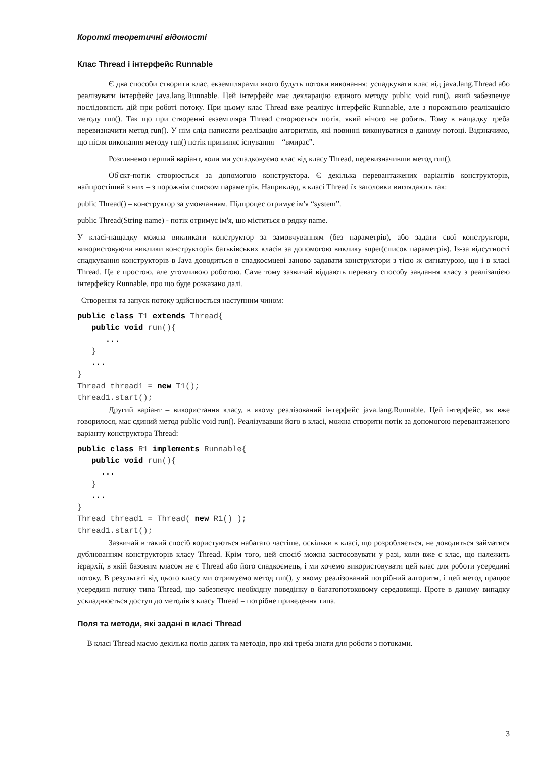Короткі теоретичні відомості
Клас Thread і інтерфейс Runnable
Є два способи створити клас, екземплярами якого будуть потоки виконання: успадкувати клас від java.lang.Thread або реалізувати інтерфейс java.lang.Runnable. Цей інтерфейс має декларацію єдиного методу public void run(), який забезпечує послідовність дій при роботі потоку. При цьому клас Thread вже реалізує інтерфейс Runnable, але з порожньою реалізацією методу run(). Так що при створенні екземпляра Thread створюється потік, який нічого не робить. Тому в нащадку треба перевизначити метод run(). У нім слід написати реалізацію алгоритмів, які повинні виконуватися в даному потоці. Відзначимо, що після виконання методу run() потік припиняє існування – “вмирає”.
Розглянемо перший варіант, коли ми успадковуємо клас від класу Thread, перевизначивши метод run().
Об'єкт-потік створюється за допомогою конструктора. Є декілька перевантажених варіантів конструкторів, найпростіший з них – з порожнім списком параметрів. Наприклад, в класі Thread їх заголовки виглядають так:
public Thread() – конструктор за умовчанням. Підпроцес отримує ім'я “system”.
public Thread(String name) - потік отримує ім'я, що міститься в рядку name.
У класі-нащадку можна викликати конструктор за замовчуванням (без параметрів), або задати свої конструктори, використовуючи виклики конструкторів батьківських класів за допомогою виклику super(список параметрів). Із-за відсутності спадкування конструкторів в Java доводиться в спадкоємцеві заново задавати конструктори з тією ж сигнатурою, що і в класі Thread. Це є простою, але утомливою роботою. Саме тому зазвичай віддають перевагу способу завдання класу з реалізацією інтерфейсу Runnable, про що буде розказано далі.
Створення та запуск потоку здійснюється наступним чином:
public class T1 extends Thread{
   public void run(){
      ...
   }
   ...
}
Thread thread1 = new T1();
thread1.start();
Другий варіант – використання класу, в якому реалізований інтерфейс java.lang.Runnable. Цей інтерфейс, як вже говорилося, має єдиний метод public void run(). Реалізувавши його в класі, можна створити потік за допомогою перевантаженого варіанту конструктора Thread:
public class R1 implements Runnable{
   public void run(){
     ...
   }
   ...
}
Thread thread1 = Thread( new R1() );
thread1.start();
Зазвичай в такий спосіб користуються набагато частіше, оскільки в класі, що розробляється, не доводиться займатися дублюванням конструкторів класу Thread. Крім того, цей спосіб можна застосовувати у разі, коли вже є клас, що належить ієрархії, в якій базовим класом не є Thread або його спадкоємець, і ми хочемо використовувати цей клас для роботи усередині потоку. В результаті від цього класу ми отримуємо метод run(), у якому реалізований потрібний алгоритм, і цей метод працює усередині потоку типа Thread, що забезпечує необхідну поведінку в багатопотоковому середовищі. Проте в даному випадку ускладнюється доступ до методів з класу Thread – потрібне приведення типа.
Поля та методи, які задані в класі Thread
В класі Thread маємо декілька полів даних та методів, про які треба знати для роботи з потоками.
3